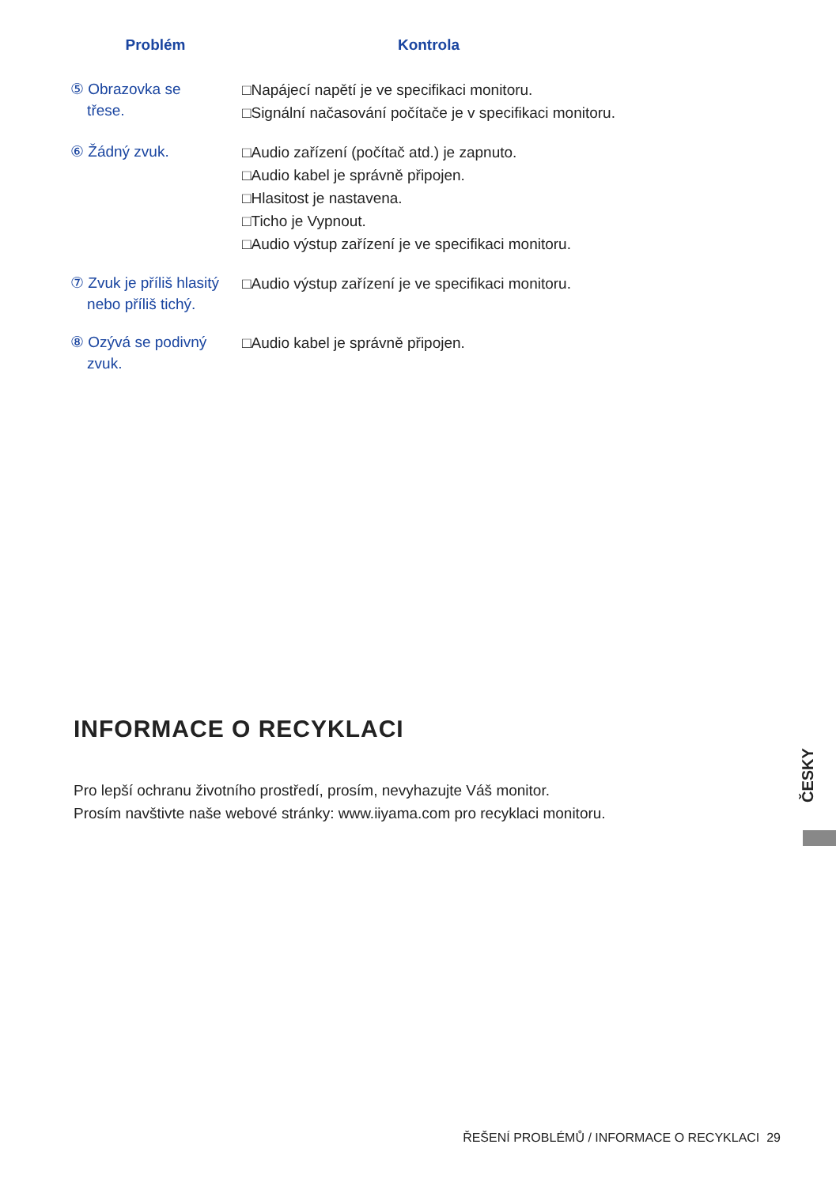| Problém | Kontrola |
| --- | --- |
| ⑤ Obrazovka se třese. | □Napájecí napětí je ve specifikaci monitoru. □Signální načasování počítače je v specifikaci monitoru. |
| ⑥ Žádný zvuk. | □Audio zařízení (počítač atd.) je zapnuto. □Audio kabel je správně připojen. □Hlasitost je nastavena. □Ticho je Vypnout. □Audio výstup zařízení je ve specifikaci monitoru. |
| ⑦ Zvuk je příliš hlasitý nebo příliš tichý. | □Audio výstup zařízení je ve specifikaci monitoru. |
| ⑧ Ozývá se podivný zvuk. | □Audio kabel je správně připojen. |
INFORMACE O RECYKLACI
Pro lepší ochranu životního prostředí, prosím, nevyhazujte Váš monitor.
Prosím navštivte naše webové stránky: www.iiyama.com pro recyklaci monitoru.
ČESKY
ŘEŠENÍ PROBLÉMŮ / INFORMACE O RECYKLACI 29